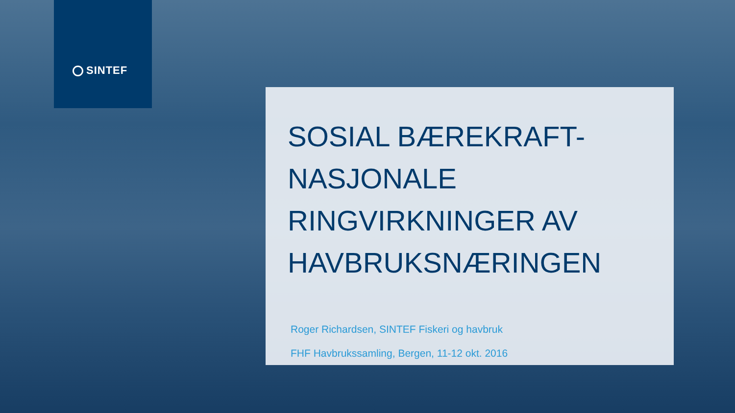SINTEF
SOSIAL BÆREKRAFT-
NASJONALE
RINGVIRKNINGER AV
HAVBRUKSNÆRINGEN
Roger Richardsen, SINTEF Fiskeri og havbruk
FHF Havbrukssamling, Bergen, 11-12 okt. 2016